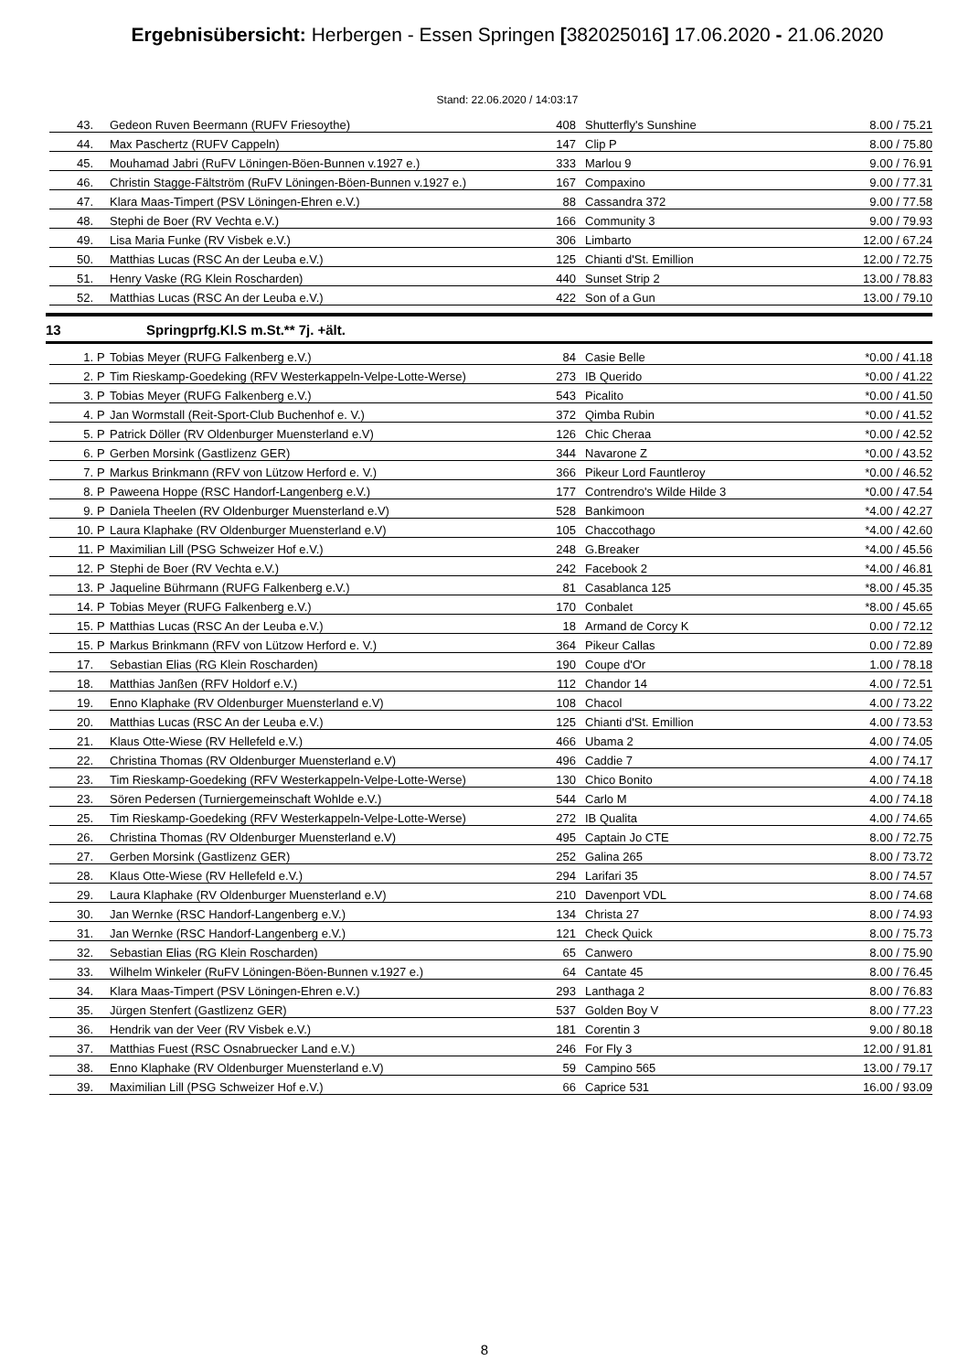Ergebnisübersicht: Herbergen - Essen Springen [382025016] 17.06.2020 - 21.06.2020
Stand: 22.06.2020 / 14:03:17
| 43. | | Gedeon Ruven Beermann (RUFV Friesoythe) | 408 | Shutterfly's Sunshine | 8.00 / 75.21 |
| 44. | | Max Paschertz (RUFV Cappeln) | 147 | Clip P | 8.00 / 75.80 |
| 45. | | Mouhamad Jabri (RuFV Löningen-Böen-Bunnen v.1927 e.) | 333 | Marlou 9 | 9.00 / 76.91 |
| 46. | | Christin Stagge-Fältström (RuFV Löningen-Böen-Bunnen v.1927 e.) | 167 | Compaxino | 9.00 / 77.31 |
| 47. | | Klara Maas-Timpert (PSV Löningen-Ehren e.V.) | 88 | Cassandra 372 | 9.00 / 77.58 |
| 48. | | Stephi de Boer (RV Vechta e.V.) | 166 | Community 3 | 9.00 / 79.93 |
| 49. | | Lisa Maria Funke (RV Visbek e.V.) | 306 | Limbarto | 12.00 / 67.24 |
| 50. | | Matthias Lucas (RSC An der Leuba e.V.) | 125 | Chianti d'St. Emillion | 12.00 / 72.75 |
| 51. | | Henry Vaske (RG Klein Roscharden) | 440 | Sunset Strip 2 | 13.00 / 78.83 |
| 52. | | Matthias Lucas (RSC An der Leuba e.V.) | 422 | Son of a Gun | 13.00 / 79.10 |
13 Springprfg.Kl.S m.St.** 7j. +ält.
| 1. | P | Tobias Meyer (RUFG Falkenberg e.V.) | 84 | Casie Belle | *0.00 / 41.18 |
| 2. | P | Tim Rieskamp-Goedeking (RFV Westerkappeln-Velpe-Lotte-Werse) | 273 | IB Querido | *0.00 / 41.22 |
| 3. | P | Tobias Meyer (RUFG Falkenberg e.V.) | 543 | Picalito | *0.00 / 41.50 |
| 4. | P | Jan Wormstall (Reit-Sport-Club Buchenhof e. V.) | 372 | Qimba Rubin | *0.00 / 41.52 |
| 5. | P | Patrick Döller (RV Oldenburger Muensterland e.V) | 126 | Chic Cheraa | *0.00 / 42.52 |
| 6. | P | Gerben Morsink (Gastlizenz GER) | 344 | Navarone Z | *0.00 / 43.52 |
| 7. | P | Markus Brinkmann (RFV von Lützow Herford e. V.) | 366 | Pikeur Lord Fauntleroy | *0.00 / 46.52 |
| 8. | P | Paweena Hoppe (RSC Handorf-Langenberg e.V.) | 177 | Contrendro's Wilde Hilde 3 | *0.00 / 47.54 |
| 9. | P | Daniela Theelen (RV Oldenburger Muensterland e.V) | 528 | Bankimoon | *4.00 / 42.27 |
| 10. | P | Laura Klaphake (RV Oldenburger Muensterland e.V) | 105 | Chaccothago | *4.00 / 42.60 |
| 11. | P | Maximilian Lill (PSG Schweizer Hof e.V.) | 248 | G.Breaker | *4.00 / 45.56 |
| 12. | P | Stephi de Boer (RV Vechta e.V.) | 242 | Facebook 2 | *4.00 / 46.81 |
| 13. | P | Jaqueline Bührmann (RUFG Falkenberg e.V.) | 81 | Casablanca 125 | *8.00 / 45.35 |
| 14. | P | Tobias Meyer (RUFG Falkenberg e.V.) | 170 | Conbalet | *8.00 / 45.65 |
| 15. | P | Matthias Lucas (RSC An der Leuba e.V.) | 18 | Armand de Corcy K | 0.00 / 72.12 |
| 15. | P | Markus Brinkmann (RFV von Lützow Herford e. V.) | 364 | Pikeur Callas | 0.00 / 72.89 |
| 17. | | Sebastian Elias (RG Klein Roscharden) | 190 | Coupe d'Or | 1.00 / 78.18 |
| 18. | | Matthias Janßen (RFV Holdorf e.V.) | 112 | Chandor 14 | 4.00 / 72.51 |
| 19. | | Enno Klaphake (RV Oldenburger Muensterland e.V) | 108 | Chacol | 4.00 / 73.22 |
| 20. | | Matthias Lucas (RSC An der Leuba e.V.) | 125 | Chianti d'St. Emillion | 4.00 / 73.53 |
| 21. | | Klaus Otte-Wiese (RV Hellefeld e.V.) | 466 | Ubama 2 | 4.00 / 74.05 |
| 22. | | Christina Thomas (RV Oldenburger Muensterland e.V) | 496 | Caddie 7 | 4.00 / 74.17 |
| 23. | | Tim Rieskamp-Goedeking (RFV Westerkappeln-Velpe-Lotte-Werse) | 130 | Chico Bonito | 4.00 / 74.18 |
| 23. | | Sören Pedersen (Turniergemeinschaft Wohlde e.V.) | 544 | Carlo M | 4.00 / 74.18 |
| 25. | | Tim Rieskamp-Goedeking (RFV Westerkappeln-Velpe-Lotte-Werse) | 272 | IB Qualita | 4.00 / 74.65 |
| 26. | | Christina Thomas (RV Oldenburger Muensterland e.V) | 495 | Captain Jo CTE | 8.00 / 72.75 |
| 27. | | Gerben Morsink (Gastlizenz GER) | 252 | Galina 265 | 8.00 / 73.72 |
| 28. | | Klaus Otte-Wiese (RV Hellefeld e.V.) | 294 | Larifari 35 | 8.00 / 74.57 |
| 29. | | Laura Klaphake (RV Oldenburger Muensterland e.V) | 210 | Davenport VDL | 8.00 / 74.68 |
| 30. | | Jan Wernke (RSC Handorf-Langenberg e.V.) | 134 | Christa 27 | 8.00 / 74.93 |
| 31. | | Jan Wernke (RSC Handorf-Langenberg e.V.) | 121 | Check Quick | 8.00 / 75.73 |
| 32. | | Sebastian Elias (RG Klein Roscharden) | 65 | Canwero | 8.00 / 75.90 |
| 33. | | Wilhelm Winkeler (RuFV Löningen-Böen-Bunnen v.1927 e.) | 64 | Cantate 45 | 8.00 / 76.45 |
| 34. | | Klara Maas-Timpert (PSV Löningen-Ehren e.V.) | 293 | Lanthaga 2 | 8.00 / 76.83 |
| 35. | | Jürgen Stenfert (Gastlizenz GER) | 537 | Golden Boy V | 8.00 / 77.23 |
| 36. | | Hendrik van der Veer (RV Visbek e.V.) | 181 | Corentin 3 | 9.00 / 80.18 |
| 37. | | Matthias Fuest (RSC Osnabruecker Land e.V.) | 246 | For Fly 3 | 12.00 / 91.81 |
| 38. | | Enno Klaphake (RV Oldenburger Muensterland e.V) | 59 | Campino 565 | 13.00 / 79.17 |
| 39. | | Maximilian Lill (PSG Schweizer Hof e.V.) | 66 | Caprice 531 | 16.00 / 93.09 |
8